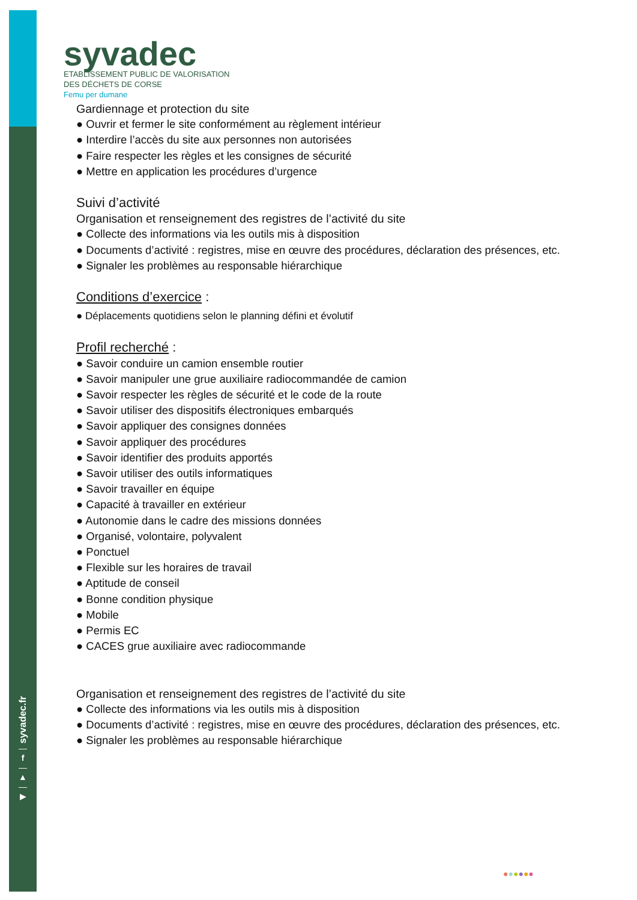syvadec
ETABLISSEMENT PUBLIC DE VALORISATION
DES DÉCHETS DE CORSE
Femu per dumane
Gardiennage et protection du site
● Ouvrir et fermer le site conformément au règlement intérieur
● Interdire l’accès du site aux personnes non autorisées
● Faire respecter les règles et les consignes de sécurité
● Mettre en application les procédures d’urgence
Suivi d’activité
Organisation et renseignement des registres de l’activité du site
● Collecte des informations via les outils mis à disposition
● Documents d’activité : registres, mise en œuvre des procédures, déclaration des présences, etc.
● Signaler les problèmes au responsable hiérarchique
Conditions d’exercice :
● Déplacements quotidiens selon le planning défini et évolutif
Profil recherché :
● Savoir conduire un camion ensemble routier
● Savoir manipuler une grue auxiliaire radiocommandée de camion
● Savoir respecter les règles de sécurité et le code de la route
● Savoir utiliser des dispositifs électroniques embarqués
● Savoir appliquer des consignes données
● Savoir appliquer des procédures
● Savoir identifier des produits apportés
● Savoir utiliser des outils informatiques
● Savoir travailler en équipe
● Capacité à travailler en extérieur
● Autonomie dans le cadre des missions données
● Organisé, volontaire, polyvalent
● Ponctuel
● Flexible sur les horaires de travail
● Aptitude de conseil
● Bonne condition physique
● Mobile
● Permis EC
● CACES grue auxiliaire avec radiocommande
Organisation et renseignement des registres de l’activité du site
● Collecte des informations via les outils mis à disposition
● Documents d’activité : registres, mise en œuvre des procédures, déclaration des présences, etc.
● Signaler les problèmes au responsable hiérarchique
syvadec.fr
—
f
—
▲
—
▶
●●●●●●